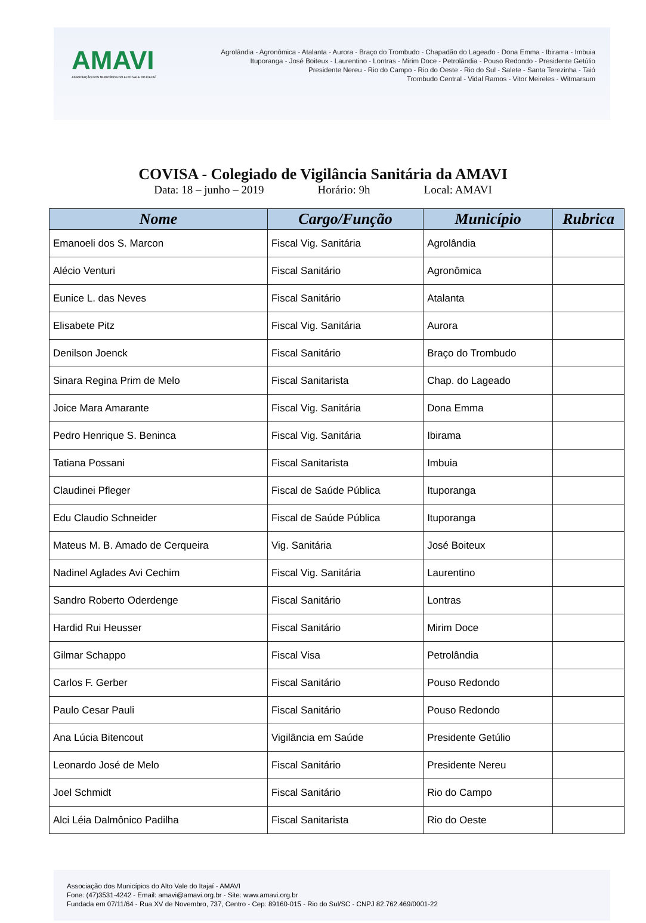AMAVI
ASSOCIAÇÃO DOS MUNICÍPIOS DO ALTO VALE DO ITAJAÍ
Agrolândia - Agronômica - Atalanta - Aurora - Braço do Trombudo - Chapadão do Lageado - Dona Emma - Ibirama - Imbuia
Ituporanga - José Boiteux - Laurentino - Lontras - Mirim Doce - Petrolândia - Pouso Redondo - Presidente Getúlio
Presidente Nereu - Rio do Campo - Rio do Oeste - Rio do Sul - Salete - Santa Terezinha - Taió
Trombudo Central - Vidal Ramos - Vitor Meireles - Witmarsum
COVISA - Colegiado de Vigilância Sanitária da AMAVI
Data: 18 – junho – 2019 Horário: 9h Local: AMAVI
| Nome | Cargo/Função | Município | Rubrica |
| --- | --- | --- | --- |
| Emanoeli dos S. Marcon | Fiscal Vig. Sanitária | Agrolândia | |
| Alécio Venturi | Fiscal Sanitário | Agronômica | |
| Eunice L. das Neves | Fiscal Sanitário | Atalanta | |
| Elisabete Pitz | Fiscal Vig. Sanitária | Aurora | |
| Denilson Joenck | Fiscal Sanitário | Braço do Trombudo | |
| Sinara Regina Prim de Melo | Fiscal Sanitarista | Chap. do Lageado | |
| Joice Mara Amarante | Fiscal Vig. Sanitária | Dona Emma | |
| Pedro Henrique S. Beninca | Fiscal Vig. Sanitária | Ibirama | |
| Tatiana Possani | Fiscal Sanitarista | Imbuia | |
| Claudinei Pfleger | Fiscal de Saúde Pública | Ituporanga | |
| Edu Claudio Schneider | Fiscal de Saúde Pública | Ituporanga | |
| Mateus M. B. Amado de Cerqueira | Vig. Sanitária | José Boiteux | |
| Nadinel Aglades Avi Cechim | Fiscal Vig. Sanitária | Laurentino | |
| Sandro Roberto Oderdenge | Fiscal Sanitário | Lontras | |
| Hardid Rui Heusser | Fiscal Sanitário | Mirim Doce | |
| Gilmar Schappo | Fiscal Visa | Petrolândia | |
| Carlos F. Gerber | Fiscal Sanitário | Pouso Redondo | |
| Paulo Cesar Pauli | Fiscal Sanitário | Pouso Redondo | |
| Ana Lúcia Bitencout | Vigilância em Saúde | Presidente Getúlio | |
| Leonardo José de Melo | Fiscal Sanitário | Presidente Nereu | |
| Joel Schmidt | Fiscal Sanitário | Rio do Campo | |
| Alci Léia Dalmônico Padilha | Fiscal Sanitarista | Rio do Oeste | |
Associação dos Municípios do Alto Vale do Itajaí - AMAVI
Fone: (47)3531-4242 - Email: amavi@amavi.org.br - Site: www.amavi.org.br
Fundada em 07/11/64 - Rua XV de Novembro, 737, Centro - Cep: 89160-015 - Rio do Sul/SC - CNPJ 82.762.469/0001-22